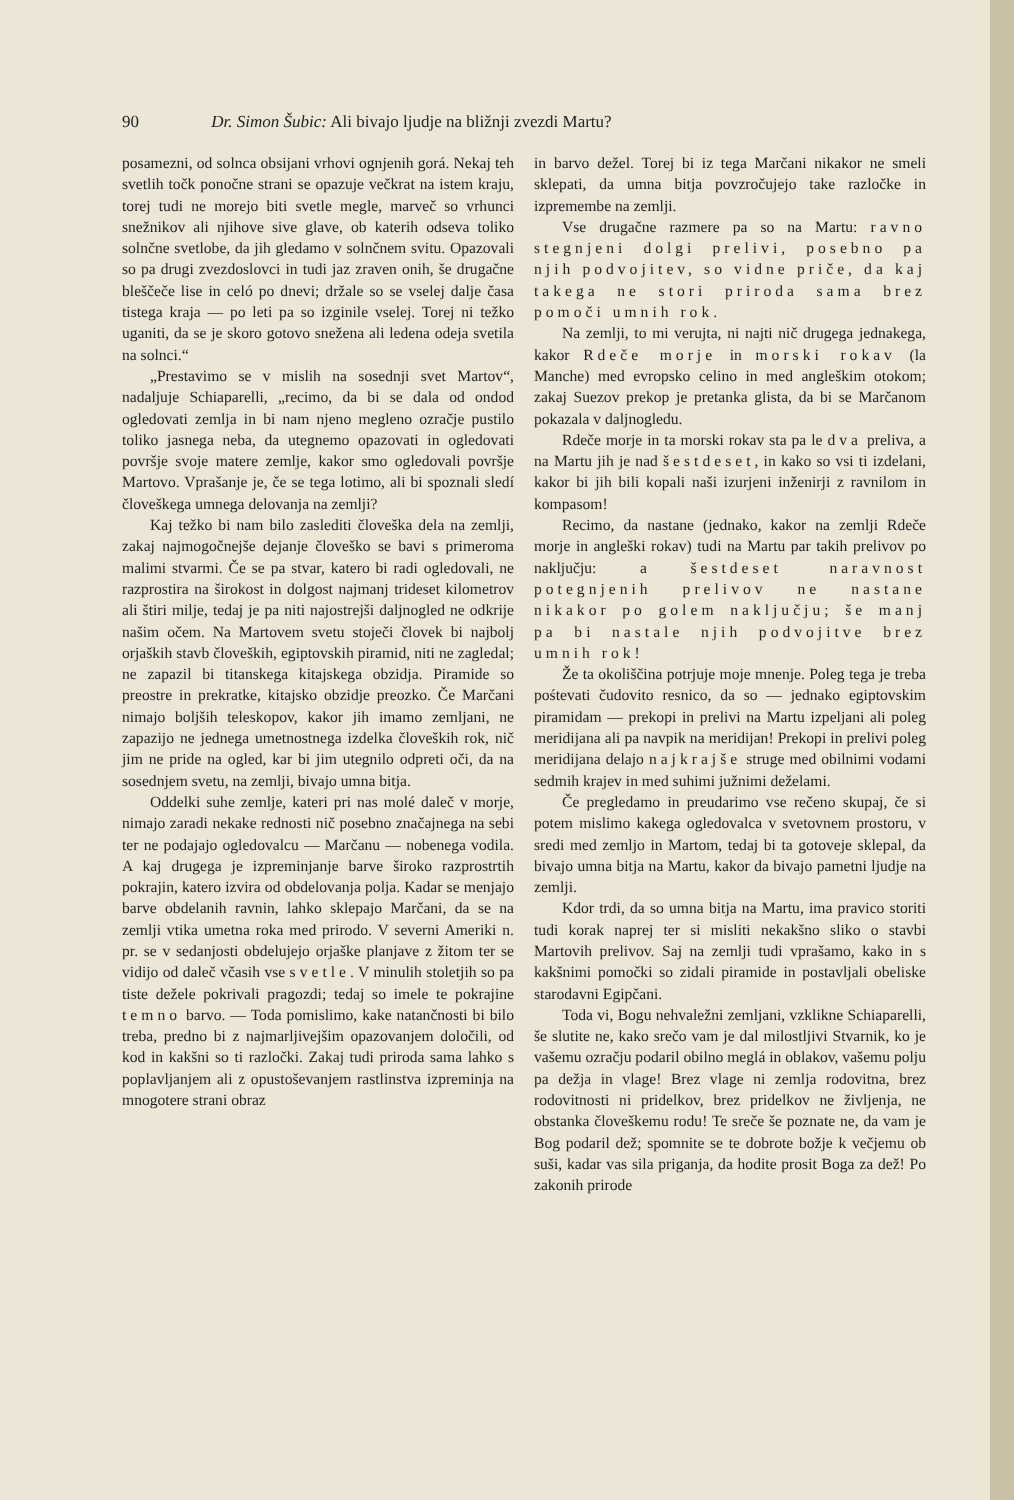90 Dr. Simon Šubic: Ali bivajo ljudje na bližnji zvezdi Martu?
posamezni, od solnca obsijani vrhovi ognjenih gorá. Nekaj teh svetlih točk ponočne strani se opazuje večkrat na istem kraju, torej tudi ne morejo biti svetle megle, marveč so vrhunci snežnikov ali njihove sive glave, ob katerih odseva toliko solnčne svetlobe, da jih gledamo v solnčnem svitu. Opazovali so pa drugi zvezdoslovci in tudi jaz zraven onih, še drugačne bleščeče lise in celó po dnevi; držale so se vselej dalje časa tistega kraja — po leti pa so izginile vselej. Torej ni težko uganiti, da se je skoro gotovo snežena ali ledena odeja svetila na solnci.“
„Prestavimo se v mislih na sosednji svet Martov“, nadaljuje Schiaparelli, „recimo, da bi se dala od ondod ogledovati zemlja in bi nam njeno megleno ozračje pustilo toliko jasnega neba, da utegnemo opazovati in ogledovati površje svoje matere zemlje, kakor smo ogledovali površje Martovo. Vprašanje je, če se tega lotimo, ali bi spoznali sledí človeškega umnega delovanja na zemlji?
Kaj težko bi nam bilo zaslediti človeška dela na zemlji, zakaj najmogočnejše dejanje človeško se bavi s primeroma malimi stvarmi. Če se pa stvar, katero bi radi ogledovali, ne razprostira na širokost in dolgost najmanj trideset kilometrov ali štiri milje, tedaj je pa niti najostrejši daljnogled ne odkrije našim očem. Na Martovem svetu stoječi človek bi najbolj orjaških stavb človeških, egiptovskih piramid, niti ne zagledal; ne zapazil bi titanskega kitajskega obzidja. Piramide so preostre in prekratke, kitajsko obzidje preozko. Če Marčani nimajo boljših teleskopov, kakor jih imamo zemljani, ne zapazijo ne jednega umetnostnega izdelka človeških rok, nič jim ne pride na ogled, kar bi jim utegnilo odpreti oči, da na sosednjem svetu, na zemlji, bivajo umna bitja.
Oddelki suhe zemlje, kateri pri nas molé daleč v morje, nimajo zaradi nekake rednosti nič posebno značajnega na sebi ter ne podajajo ogledovalcu — Marčanu — nobenega vodila. A kaj drugega je izpreminjanje barve široko razprostrtih pokrajin, katero izvira od obdelovanja polja. Kadar se menjajo barve obdelanih ravnin, lahko sklepajo Marčani, da se na zemlji vtika umetna roka med prirodo. V severni Ameriki n. pr. se v sedanjosti obdelujejo orjaške planjave z žitom ter se vidijo od daleč včasih vse svetle. V minulih stoletjih so pa tiste dežele pokrivali pragozdi; tedaj so imele te pokrajine temno barvo. — Toda pomislimo, kake natančnosti bi bilo treba, predno bi z najmarljivejšim opazovanjem določili, od kod in kakšni so ti razločki. Zakaj tudi priroda sama lahko s poplavljanjem ali z opustoševanjem rastlinstva izpreminja na mnogotere strani obraz
in barvo dežel. Torej bi iz tega Marčani nikakor ne smeli sklepati, da umna bitja povzročujejo take razločke in izpremembe na zemlji.
Vse drugačne razmere pa so na Martu: ravno stegnjeni dolgi prelivi, posebno pa njih podvojitev, so vidne priče, da kaj takega ne stori priroda sama brez pomoči umnih rok.
Na zemlji, to mi verujta, ni najti nič drugega jednakega, kakor Rdeče morje in morski rokav (la Manche) med evropsko celino in med angleškim otokom; zakaj Suezov prekop je pretanka glista, da bi se Marčanom pokazala v daljnogledu.
Rdeče morje in ta morski rokav sta pa le dva preliva, a na Martu jih je nad šestdeset, in kako so vsi ti izdelani, kakor bi jih bili kopali naši izurjeni inženirji z ravnilom in kompasom!
Recimo, da nastane (jednako, kakor na zemlji Rdeče morje in angleški rokav) tudi na Martu par takih prelivov po naključju: a šestdeset naravnost potegnjenih prelivov ne nastane nikakor po golem naključju; še manj pa bi nastale njih podvojitve brez umnih rok!
Že ta okoliščina potrjuje moje mnenje. Poleg tega je treba pośtevati čudovito resnico, da so — jednako egiptovskim piramidam — prekopi in prelivi na Martu izpeljani ali poleg meridijana ali pa navpik na meridijan! Prekopi in prelivi poleg meridijana delajo najkrajše struge med obilnimi vodami sedmih krajev in med suhimi južnimi deželami.
Če pregledamo in preudarimo vse rečeno skupaj, če si potem mislimo kakega ogledovalca v svetovnem prostoru, v sredi med zemljo in Martom, tedaj bi ta gotoveje sklepal, da bivajo umna bitja na Martu, kakor da bivajo pametni ljudje na zemlji.
Kdor trdi, da so umna bitja na Martu, ima pravico storiti tudi korak naprej ter si misliti nekakšno sliko o stavbi Martovih prelivov. Saj na zemlji tudi vprašamo, kako in s kakšnimi pomočki so zidali piramide in postavljali obeliske starodavni Egipčani.
Toda vi, Bogu nehvaležni zemljani, vzklikne Schiaparelli, še slutite ne, kako srečo vam je dal milostljivi Stvarnik, ko je vašemu ozračju podaril obilno meglá in oblakov, vašemu polju pa dežja in vlage! Brez vlage ni zemlja rodovitna, brez rodovitnosti ni pridelkov, brez pridelkov ne življenja, ne obstanka človeškemu rodu! Te sreče še poznate ne, da vam je Bog podaril dež; spomnite se te dobrote božje k večjemu ob suši, kadar vas sila priganja, da hodite prosit Boga za dež! Po zakonih prirode